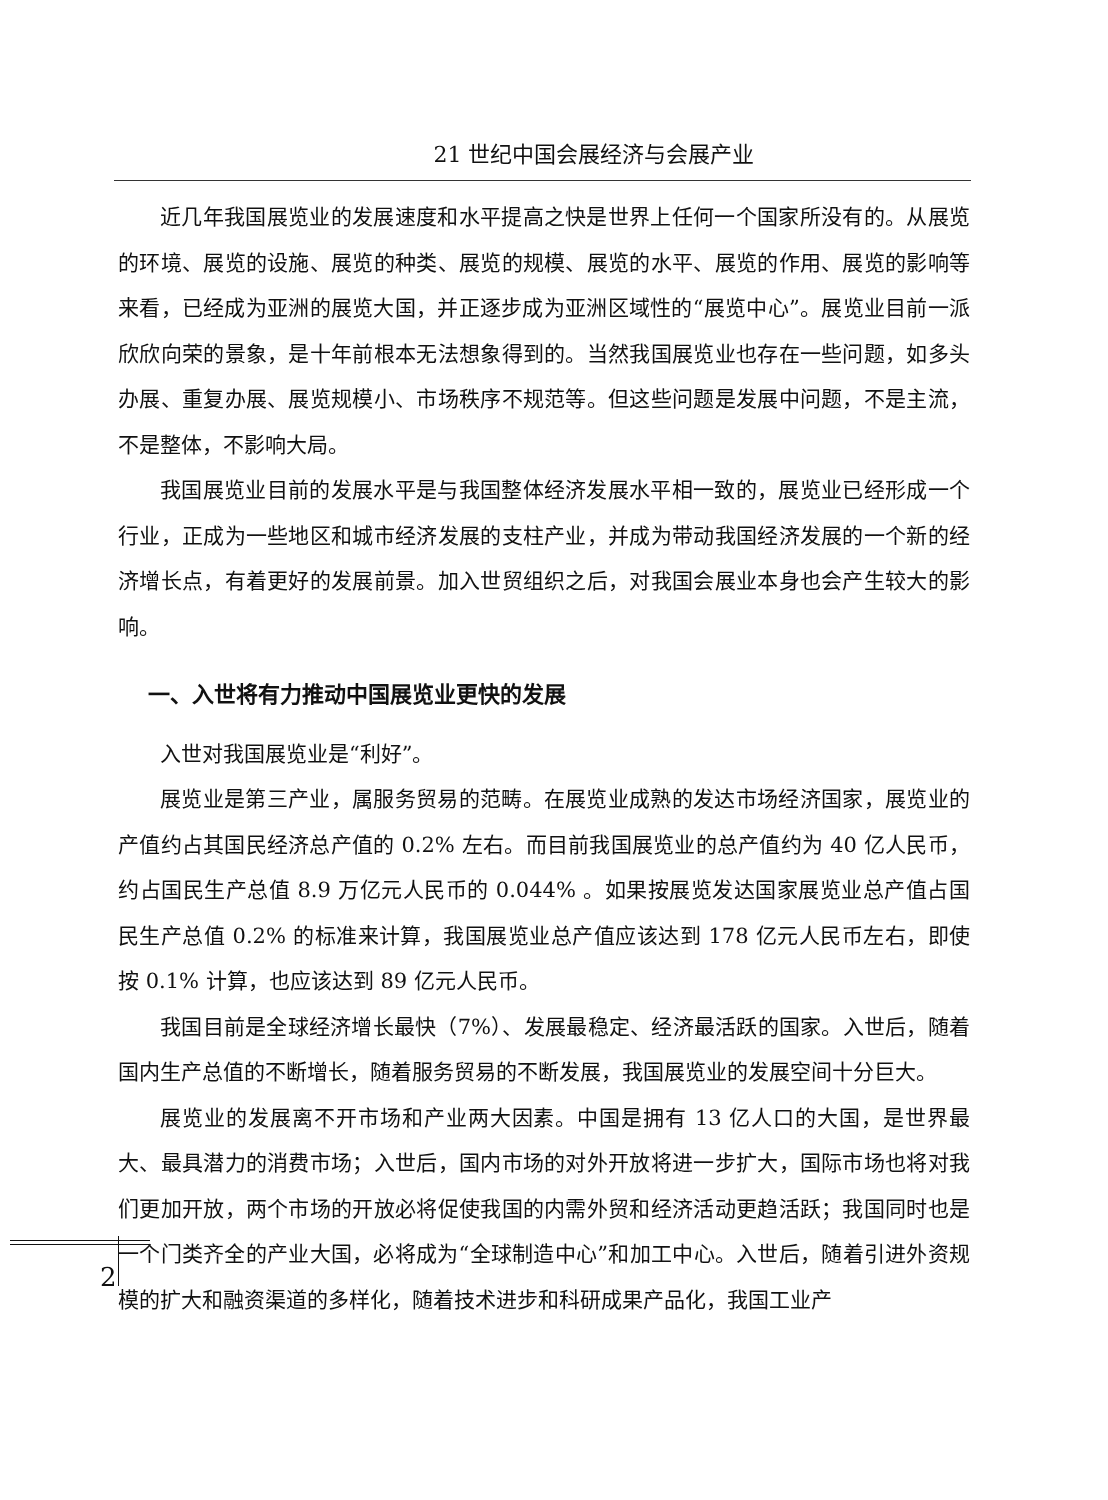21 世纪中国会展经济与会展产业
近几年我国展览业的发展速度和水平提高之快是世界上任何一个国家所没有的。从展览的环境、展览的设施、展览的种类、展览的规模、展览的水平、展览的作用、展览的影响等来看，已经成为亚洲的展览大国，并正逐步成为亚洲区域性的“展览中心”。展览业目前一派欣欣向荣的景象，是十年前根本无法想象得到的。当然我国展览业也存在一些问题，如多头办展、重复办展、展览规模小、市场秩序不规范等。但这些问题是发展中问题，不是主流，不是整体，不影响大局。
我国展览业目前的发展水平是与我国整体经济发展水平相一致的，展览业已经形成一个行业，正成为一些地区和城市经济发展的支柱产业，并成为带动我国经济发展的一个新的经济增长点，有着更好的发展前景。加入世贸组织之后，对我国会展业本身也会产生较大的影响。
一、入世将有力推动中国展览业更快的发展
入世对我国展览业是“利好”。
展览业是第三产业，属服务贸易的范畴。在展览业成熟的发达市场经济国家，展览业的产值约占其国民经济总产值的 0.2% 左右。而目前我国展览业的总产值约为 40 亿人民币，约占国民生产总值 8.9 万亿元人民币的 0.044% 。如果按展览发达国家展览业总产值占国民生产总值 0.2% 的标准来计算，我国展览业总产值应该达到 178 亿元人民币左右，即使按 0.1% 计算，也应该达到 89 亿元人民币。
我国目前是全球经济增长最快（7%）、发展最稳定、经济最活跃的国家。入世后，随着国内生产总值的不断增长，随着服务贸易的不断发展，我国展览业的发展空间十分巨大。
展览业的发展离不开市场和产业两大因素。中国是拥有 13 亿人口的大国，是世界最大、最具潜力的消费市场；入世后，国内市场的对外开放将进一步扩大，国际市场也将对我们更加开放，两个市场的开放必将促使我国的内需外贸和经济活动更趋活跃；我国同时也是一个门类齐全的产业大国，必将成为“全球制造中心”和加工中心。入世后，随着引进外资规模的扩大和融资渠道的多样化，随着技术进步和科研成果产品化，我国工业产
2